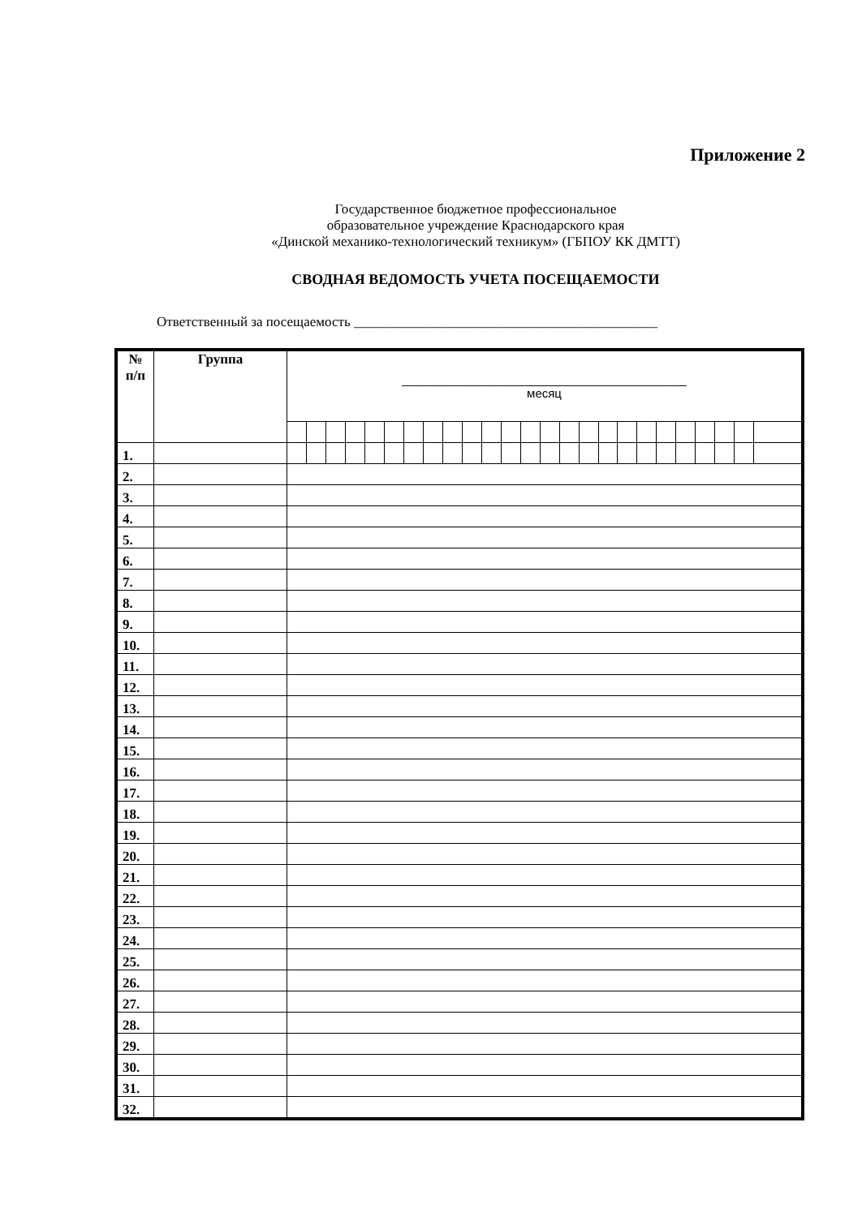Приложение 2
Государственное бюджетное профессиональное
образовательное учреждение Краснодарского края
«Динской механико-технологический техникум» (ГБПОУ КК ДМТТ)
СВОДНАЯ ВЕДОМОСТЬ УЧЕТА ПОСЕЩАЕМОСТИ
Ответственный за посещаемость ____________________________________________
| № п/п | Группа | __________________________________________ месяц | | | | | | | | | | | | | | | | | | | | | | | | |
| --- | --- | --- | --- | --- | --- | --- | --- | --- | --- | --- | --- | --- | --- | --- | --- | --- | --- | --- | --- | --- | --- | --- | --- | --- | --- | --- |
| 1. | | | | | | | | | | | | | | | | | | | | | | | | | | |
| 2. | | | | | | | | | | | | | | | | | | | | | | | | | | |
| 3. | | | | | | | | | | | | | | | | | | | | | | | | | | |
| 4. | | | | | | | | | | | | | | | | | | | | | | | | | | |
| 5. | | | | | | | | | | | | | | | | | | | | | | | | | | |
| 6. | | | | | | | | | | | | | | | | | | | | | | | | | | |
| 7. | | | | | | | | | | | | | | | | | | | | | | | | | | |
| 8. | | | | | | | | | | | | | | | | | | | | | | | | | | |
| 9. | | | | | | | | | | | | | | | | | | | | | | | | | | |
| 10. | | | | | | | | | | | | | | | | | | | | | | | | | | |
| 11. | | | | | | | | | | | | | | | | | | | | | | | | | | |
| 12. | | | | | | | | | | | | | | | | | | | | | | | | | | |
| 13. | | | | | | | | | | | | | | | | | | | | | | | | | | |
| 14. | | | | | | | | | | | | | | | | | | | | | | | | | | |
| 15. | | | | | | | | | | | | | | | | | | | | | | | | | | |
| 16. | | | | | | | | | | | | | | | | | | | | | | | | | | |
| 17. | | | | | | | | | | | | | | | | | | | | | | | | | | |
| 18. | | | | | | | | | | | | | | | | | | | | | | | | | | |
| 19. | | | | | | | | | | | | | | | | | | | | | | | | | | |
| 20. | | | | | | | | | | | | | | | | | | | | | | | | | | |
| 21. | | | | | | | | | | | | | | | | | | | | | | | | | | |
| 22. | | | | | | | | | | | | | | | | | | | | | | | | | | |
| 23. | | | | | | | | | | | | | | | | | | | | | | | | | | |
| 24. | | | | | | | | | | | | | | | | | | | | | | | | | | |
| 25. | | | | | | | | | | | | | | | | | | | | | | | | | | |
| 26. | | | | | | | | | | | | | | | | | | | | | | | | | | |
| 27. | | | | | | | | | | | | | | | | | | | | | | | | | | |
| 28. | | | | | | | | | | | | | | | | | | | | | | | | | | |
| 29. | | | | | | | | | | | | | | | | | | | | | | | | | | |
| 30. | | | | | | | | | | | | | | | | | | | | | | | | | | |
| 31. | | | | | | | | | | | | | | | | | | | | | | | | | | |
| 32. | | | | | | | | | | | | | | | | | | | | | | | | | | |